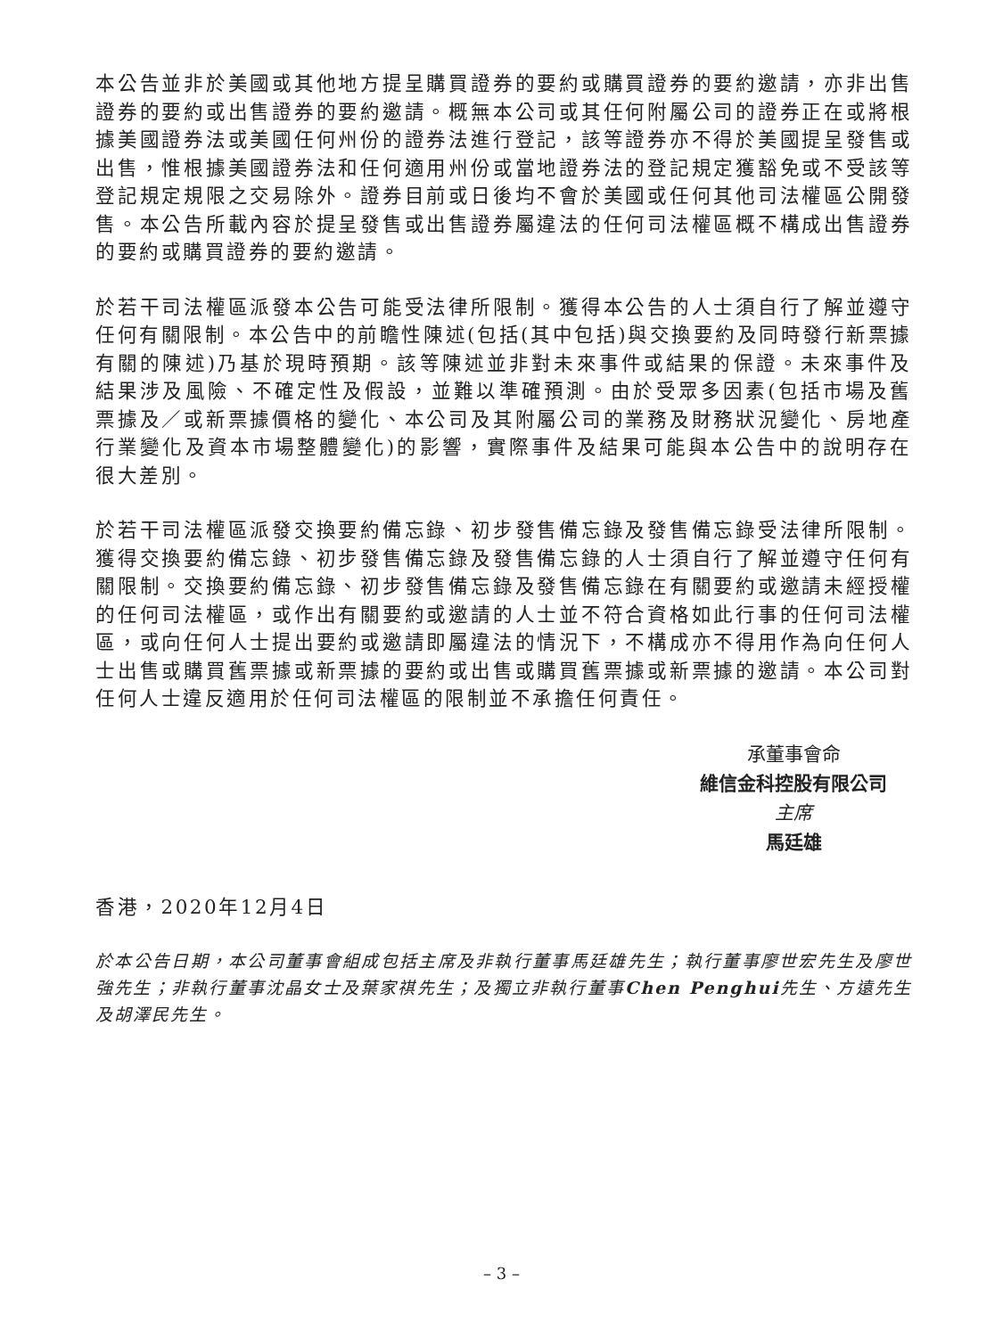本公告並非於美國或其他地方提呈購買證券的要約或購買證券的要約邀請，亦非出售證券的要約或出售證券的要約邀請。概無本公司或其任何附屬公司的證券正在或將根據美國證券法或美國任何州份的證券法進行登記，該等證券亦不得於美國提呈發售或出售，惟根據美國證券法和任何適用州份或當地證券法的登記規定獲豁免或不受該等登記規定規限之交易除外。證券目前或日後均不會於美國或任何其他司法權區公開發售。本公告所載內容於提呈發售或出售證券屬違法的任何司法權區概不構成出售證券的要約或購買證券的要約邀請。
於若干司法權區派發本公告可能受法律所限制。獲得本公告的人士須自行了解並遵守任何有關限制。本公告中的前瞻性陳述(包括(其中包括)與交換要約及同時發行新票據有關的陳述)乃基於現時預期。該等陳述並非對未來事件或結果的保證。未來事件及結果涉及風險、不確定性及假設，並難以準確預測。由於受眾多因素(包括市場及舊票據及／或新票據價格的變化、本公司及其附屬公司的業務及財務狀況變化、房地產行業變化及資本市場整體變化)的影響，實際事件及結果可能與本公告中的說明存在很大差別。
於若干司法權區派發交換要約備忘錄、初步發售備忘錄及發售備忘錄受法律所限制。獲得交換要約備忘錄、初步發售備忘錄及發售備忘錄的人士須自行了解並遵守任何有關限制。交換要約備忘錄、初步發售備忘錄及發售備忘錄在有關要約或邀請未經授權的任何司法權區，或作出有關要約或邀請的人士並不符合資格如此行事的任何司法權區，或向任何人士提出要約或邀請即屬違法的情況下，不構成亦不得用作為向任何人士出售或購買舊票據或新票據的要約或出售或購買舊票據或新票據的邀請。本公司對任何人士違反適用於任何司法權區的限制並不承擔任何責任。
承董事會命
維信金科控股有限公司
主席
馬廷雄
香港，2020年12月4日
於本公告日期，本公司董事會組成包括主席及非執行董事馬廷雄先生；執行董事廖世宏先生及廖世強先生；非執行董事沈晶女士及葉家祺先生；及獨立非執行董事Chen Penghui先生、方遠先生及胡澤民先生。
– 3 –